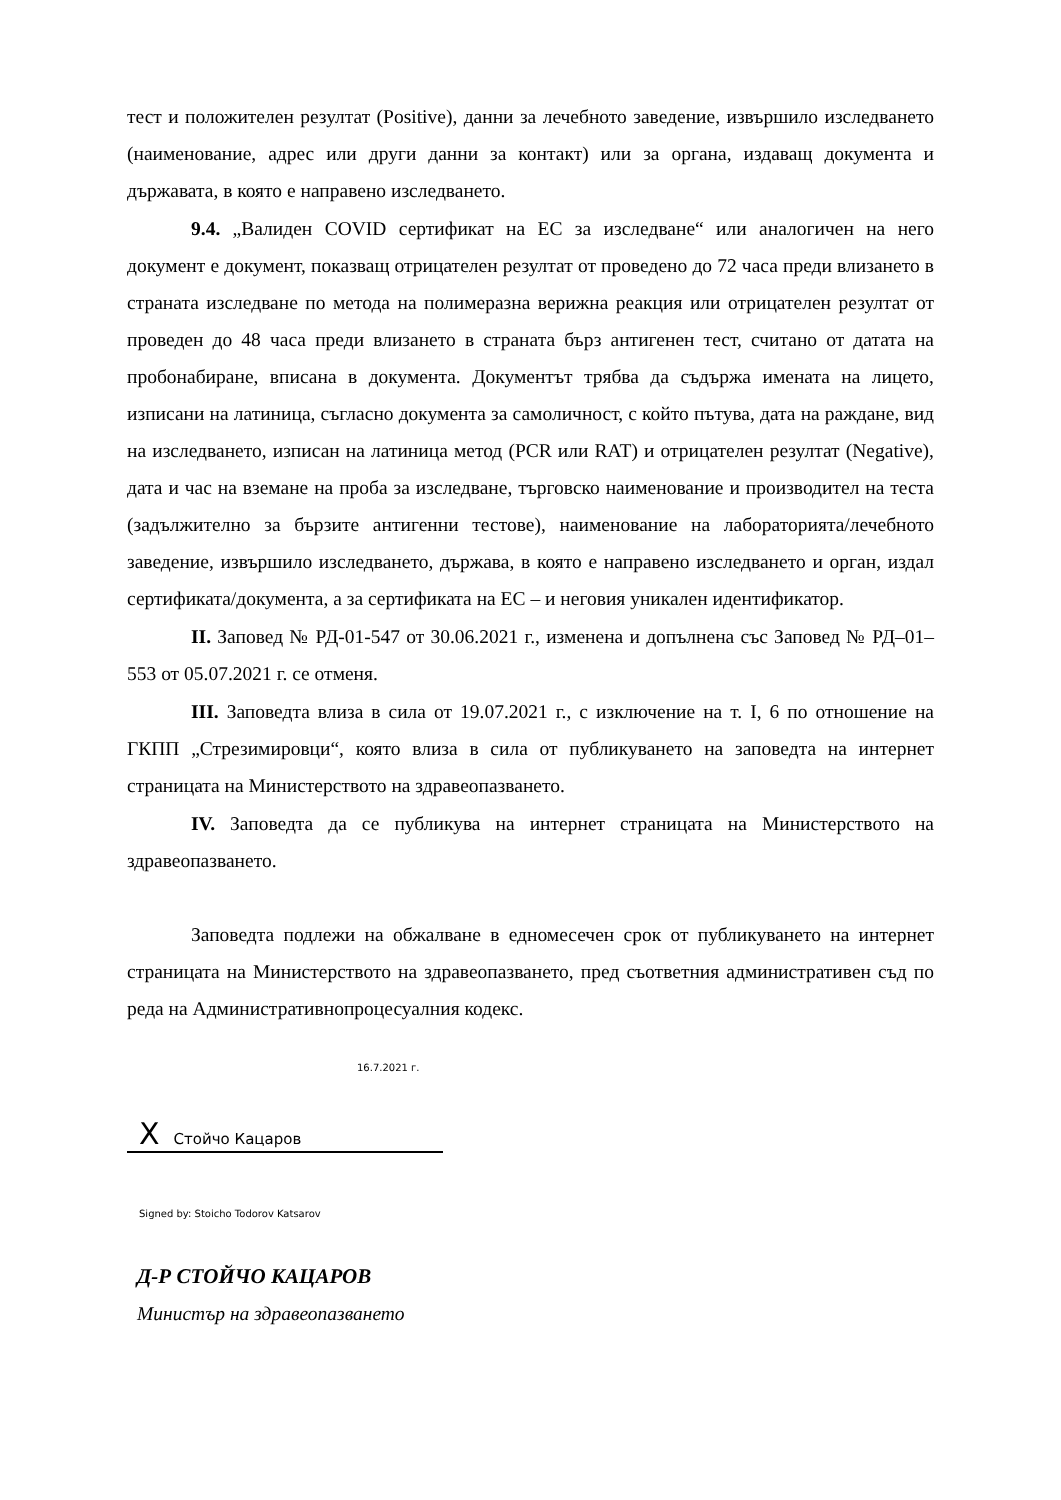тест и положителен резултат (Positive), данни за лечебното заведение, извършило изследването (наименование, адрес или други данни за контакт) или за органа, издаващ документа и държавата, в която е направено изследването.
9.4. „Валиден COVID сертификат на ЕС за изследване“ или аналогичен на него документ е документ, показващ отрицателен резултат от проведено до 72 часа преди влизането в страната изследване по метода на полимеразна верижна реакция или отрицателен резултат от проведен до 48 часа преди влизането в страната бърз антигенен тест, считано от датата на пробонабиране, вписана в документа. Документът трябва да съдържа имената на лицето, изписани на латиница, съгласно документа за самоличност, с който пътува, дата на раждане, вид на изследването, изписан на латиница метод (PCR или RAT) и отрицателен резултат (Negative), дата и час на вземане на проба за изследване, търговско наименование и производител на теста (задължително за бързите антигенни тестове), наименование на лабораторията/лечебното заведение, извършило изследването, държава, в която е направено изследването и орган, издал сертификата/документа, а за сертификата на ЕС – и неговия уникален идентификатор.
II. Заповед № РД-01-547 от 30.06.2021 г., изменена и допълнена със Заповед № РД–01–553 от 05.07.2021 г. се отменя.
III. Заповедта влиза в сила от 19.07.2021 г., с изключение на т. I, 6 по отношение на ГКПП „Стрезимировци“, която влиза в сила от публикуването на заповедта на интернет страницата на Министерството на здравеопазването.
IV. Заповедта да се публикува на интернет страницата на Министерството на здравеопазването.
Заповедта подлежи на обжалване в едномесечен срок от публикуването на интернет страницата на Министерството на здравеопазването, пред съответния административен съд по реда на Административнопроцесуалния кодекс.
16.7.2021 г.
X Стойчо Кацаров
Signed by: Stoicho Todorov Katsarov
Д-Р СТОЙЧО КАЦАРОВ
Министър на здравеопазването